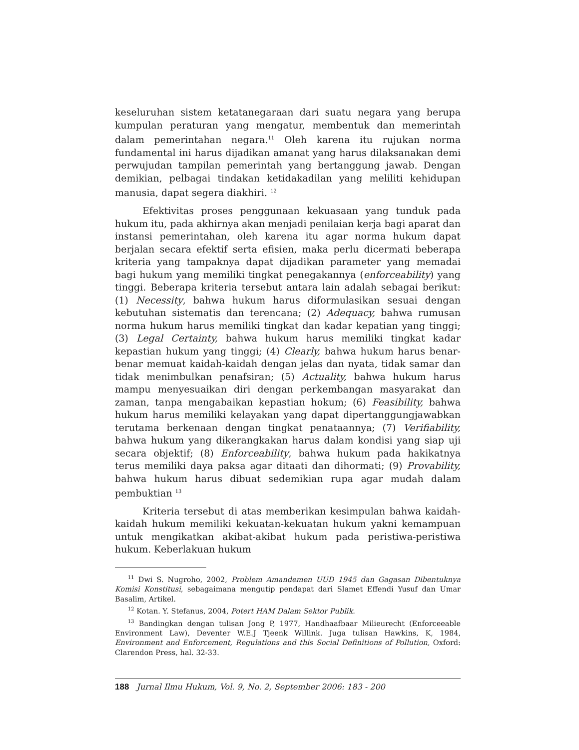keseluruhan sistem ketatanegaraan dari suatu negara yang berupa kumpulan peraturan yang mengatur, membentuk dan memerintah dalam pemerintahan negara.<sup>11</sup> Oleh karena itu rujukan norma fundamental ini harus dijadikan amanat yang harus dilaksanakan demi perwujudan tampilan pemerintah yang bertanggung jawab. Dengan demikian, pelbagai tindakan ketidakadilan yang meliliti kehidupan manusia, dapat segera diakhiri. <sup>12</sup>
Efektivitas proses penggunaan kekuasaan yang tunduk pada hukum itu, pada akhirnya akan menjadi penilaian kerja bagi aparat dan instansi pemerintahan, oleh karena itu agar norma hukum dapat berjalan secara efektif serta efisien, maka perlu dicermati beberapa kriteria yang tampaknya dapat dijadikan parameter yang memadai bagi hukum yang memiliki tingkat penegakannya (enforceability) yang tinggi. Beberapa kriteria tersebut antara lain adalah sebagai berikut: (1) Necessity, bahwa hukum harus diformulasikan sesuai dengan kebutuhan sistematis dan terencana; (2) Adequacy, bahwa rumusan norma hukum harus memiliki tingkat dan kadar kepatian yang tinggi; (3) Legal Certainty, bahwa hukum harus memiliki tingkat kadar kepastian hukum yang tinggi; (4) Clearly, bahwa hukum harus benar-benar memuat kaidah-kaidah dengan jelas dan nyata, tidak samar dan tidak menimbulkan penafsiran; (5) Actuality, bahwa hukum harus mampu menyesuaikan diri dengan perkembangan masyarakat dan zaman, tanpa mengabaikan kepastian hokum; (6) Feasibility, bahwa hukum harus memiliki kelayakan yang dapat dipertanggungjawabkan terutama berkenaan dengan tingkat penataannya; (7) Verifiability, bahwa hukum yang dikerangkakan harus dalam kondisi yang siap uji secara objektif; (8) Enforceability, bahwa hukum pada hakikatnya terus memiliki daya paksa agar ditaati dan dihormati; (9) Provability, bahwa hukum harus dibuat sedemikian rupa agar mudah dalam pembuktian <sup>13</sup>
Kriteria tersebut di atas memberikan kesimpulan bahwa kaidah-kaidah hukum memiliki kekuatan-kekuatan hukum yakni kemampuan untuk mengikatkan akibat-akibat hukum pada peristiwa-peristiwa hukum. Keberlakuan hukum
<sup>11</sup> Dwi S. Nugroho, 2002, Problem Amandemen UUD 1945 dan Gagasan Dibentuknya Komisi Konstitusi, sebagaimana mengutip pendapat dari Slamet Effendi Yusuf dan Umar Basalim, Artikel.
<sup>12</sup> Kotan. Y. Stefanus, 2004, Potert HAM Dalam Sektor Publik.
<sup>13</sup> Bandingkan dengan tulisan Jong P, 1977, Handhaafbaar Milieurecht (Enforceeable Environment Law), Deventer W.E.J Tjeenk Willink. Juga tulisan Hawkins, K, 1984, Environment and Enforcement, Regulations and this Social Definitions of Pollution, Oxford: Clarendon Press, hal. 32-33.
188 Jurnal Ilmu Hukum, Vol. 9, No. 2, September 2006: 183 - 200